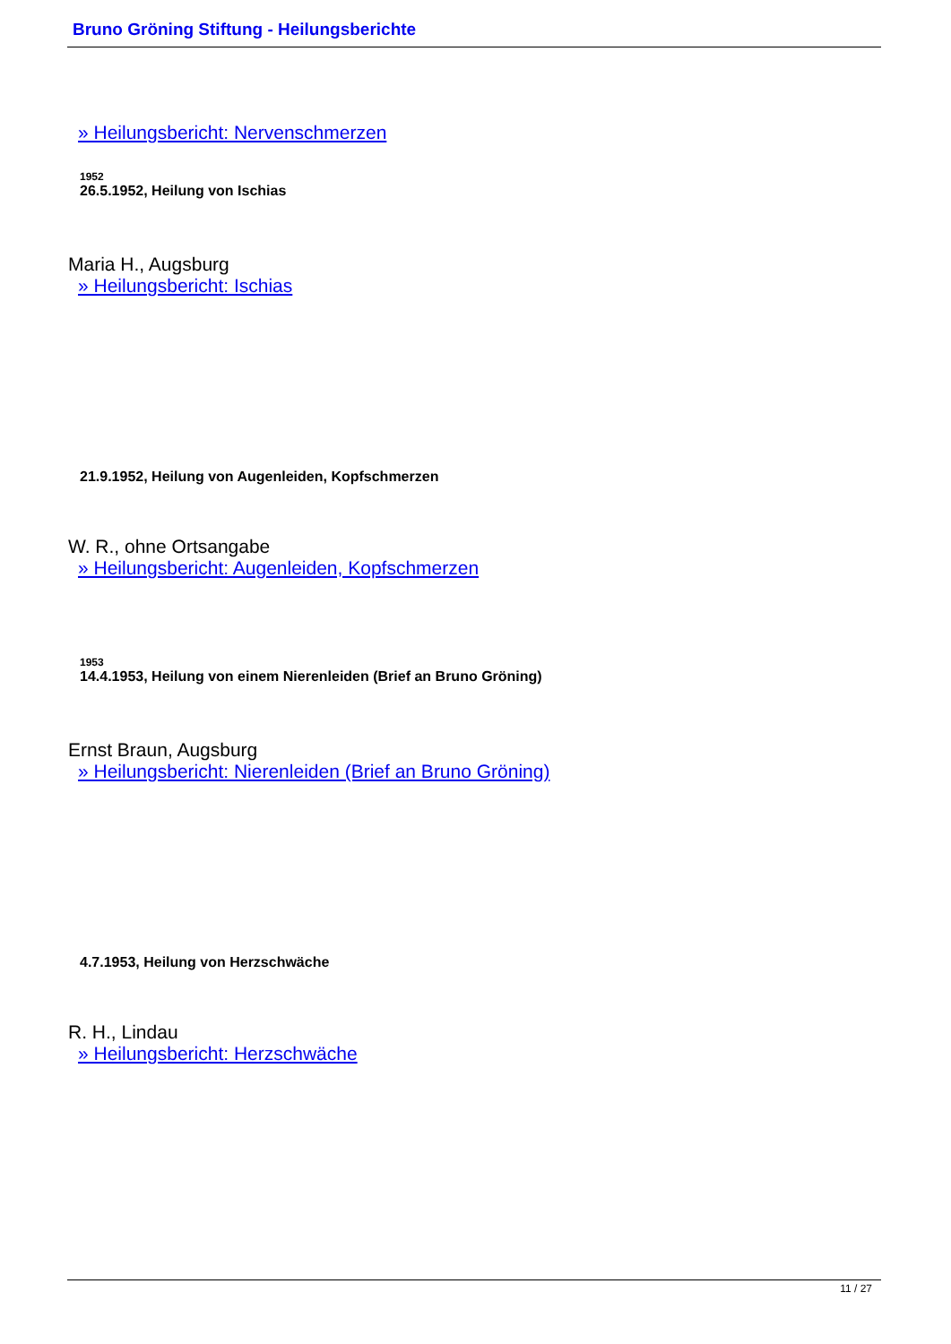Bruno Gröning Stiftung - Heilungsberichte
» Heilungsbericht: Nervenschmerzen
1952
26.5.1952, Heilung von Ischias
Maria H., Augsburg
» Heilungsbericht: Ischias
21.9.1952, Heilung von Augenleiden, Kopfschmerzen
W. R., ohne Ortsangabe
» Heilungsbericht: Augenleiden, Kopfschmerzen
1953
14.4.1953, Heilung von einem Nierenleiden (Brief an Bruno Gröning)
Ernst Braun, Augsburg
» Heilungsbericht: Nierenleiden (Brief an Bruno Gröning)
4.7.1953, Heilung von Herzschwäche
R. H., Lindau
» Heilungsbericht: Herzschwäche
11 / 27